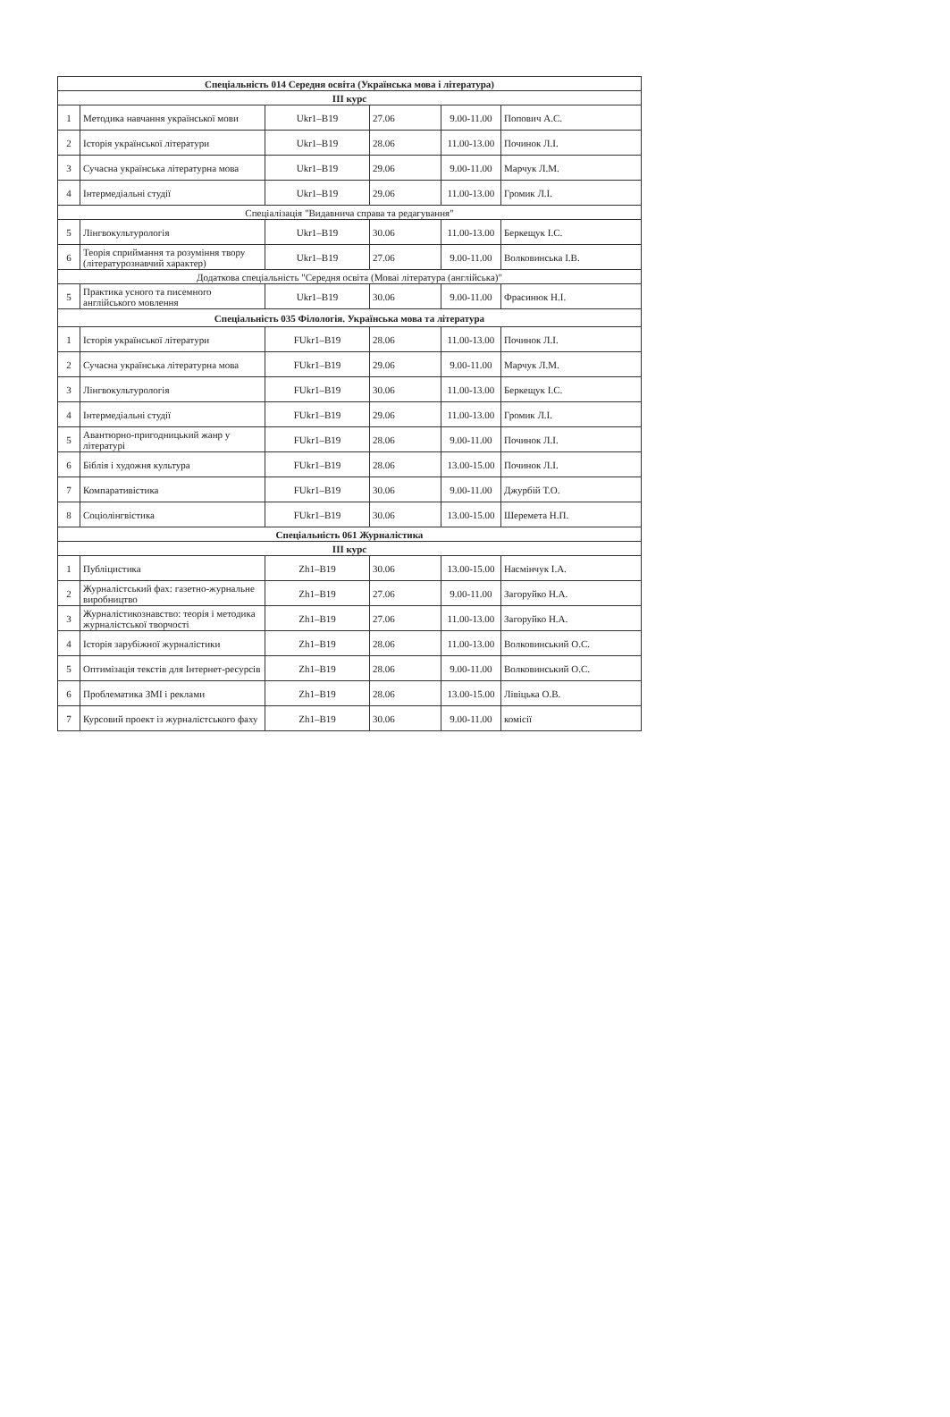| Спеціальність 014 Середня освіта (Українська мова і література) | | | | | |
| --- | --- | --- | --- | --- | --- |
| ІІІ курс | | | | | |
| 1 | Методика навчання української мови | Ukr1–B19 | 27.06 | 9.00-11.00 | Попович А.С. |
| 2 | Історія української літератури | Ukr1–B19 | 28.06 | 11.00-13.00 | Починок Л.І. |
| 3 | Сучасна українська літературна мова | Ukr1–B19 | 29.06 | 9.00-11.00 | Марчук Л.М. |
| 4 | Інтермедіальні студії | Ukr1–B19 | 29.06 | 11.00-13.00 | Громик Л.І. |
| Спеціалізація "Видавнича справа та редагування" | | | | | |
| 5 | Лінгвокультурологія | Ukr1–B19 | 30.06 | 11.00-13.00 | Беркещук І.С. |
| 6 | Теорія сприймання та розуміння твору (літературознавчий характер) | Ukr1–B19 | 27.06 | 9.00-11.00 | Волковинська І.В. |
| Додаткова спеціальність "Середня освіта (Моваі література (англійська)" | | | | | |
| 5 | Практика усного та писемного англійського мовлення | Ukr1–B19 | 30.06 | 9.00-11.00 | Фрасинюк Н.І. |
| Спеціальність 035 Філологія. Українська мова та література | | | | | |
| 1 | Історія української літератури | FUkr1–B19 | 28.06 | 11.00-13.00 | Починок Л.І. |
| 2 | Сучасна українська літературна мова | FUkr1–B19 | 29.06 | 9.00-11.00 | Марчук Л.М. |
| 3 | Лінгвокультурологія | FUkr1–B19 | 30.06 | 11.00-13.00 | Беркещук І.С. |
| 4 | Інтермедіальні студії | FUkr1–B19 | 29.06 | 11.00-13.00 | Громик Л.І. |
| 5 | Авантюрно-пригодницький жанр у літературі | FUkr1–B19 | 28.06 | 9.00-11.00 | Починок Л.І. |
| 6 | Біблія і художня культура | FUkr1–B19 | 28.06 | 13.00-15.00 | Починок Л.І. |
| 7 | Компаративістика | FUkr1–B19 | 30.06 | 9.00-11.00 | Джурбій Т.О. |
| 8 | Соціолінгвістика | FUkr1–B19 | 30.06 | 13.00-15.00 | Шеремета Н.П. |
| Спеціальність 061 Журналістика | | | | | |
| ІІІ курс | | | | | |
| 1 | Публіцистика | Zh1–B19 | 30.06 | 13.00-15.00 | Насмінчук І.А. |
| 2 | Журналістський фах: газетно-журнальне виробництво | Zh1–B19 | 27.06 | 9.00-11.00 | Загоруйко Н.А. |
| 3 | Журналістикознавство: теорія і методика журналістської творчості | Zh1–B19 | 27.06 | 11.00-13.00 | Загоруйко Н.А. |
| 4 | Історія зарубіжної журналістики | Zh1–B19 | 28.06 | 11.00-13.00 | Волковинський О.С. |
| 5 | Оптимізація текстів для Інтернет-ресурсів | Zh1–B19 | 28.06 | 9.00-11.00 | Волковинський О.С. |
| 6 | Проблематика ЗМІ і реклами | Zh1–B19 | 28.06 | 13.00-15.00 | Лівіцька О.В. |
| 7 | Курсовий проект із журналістського фаху | Zh1–B19 | 30.06 | 9.00-11.00 | комісії |